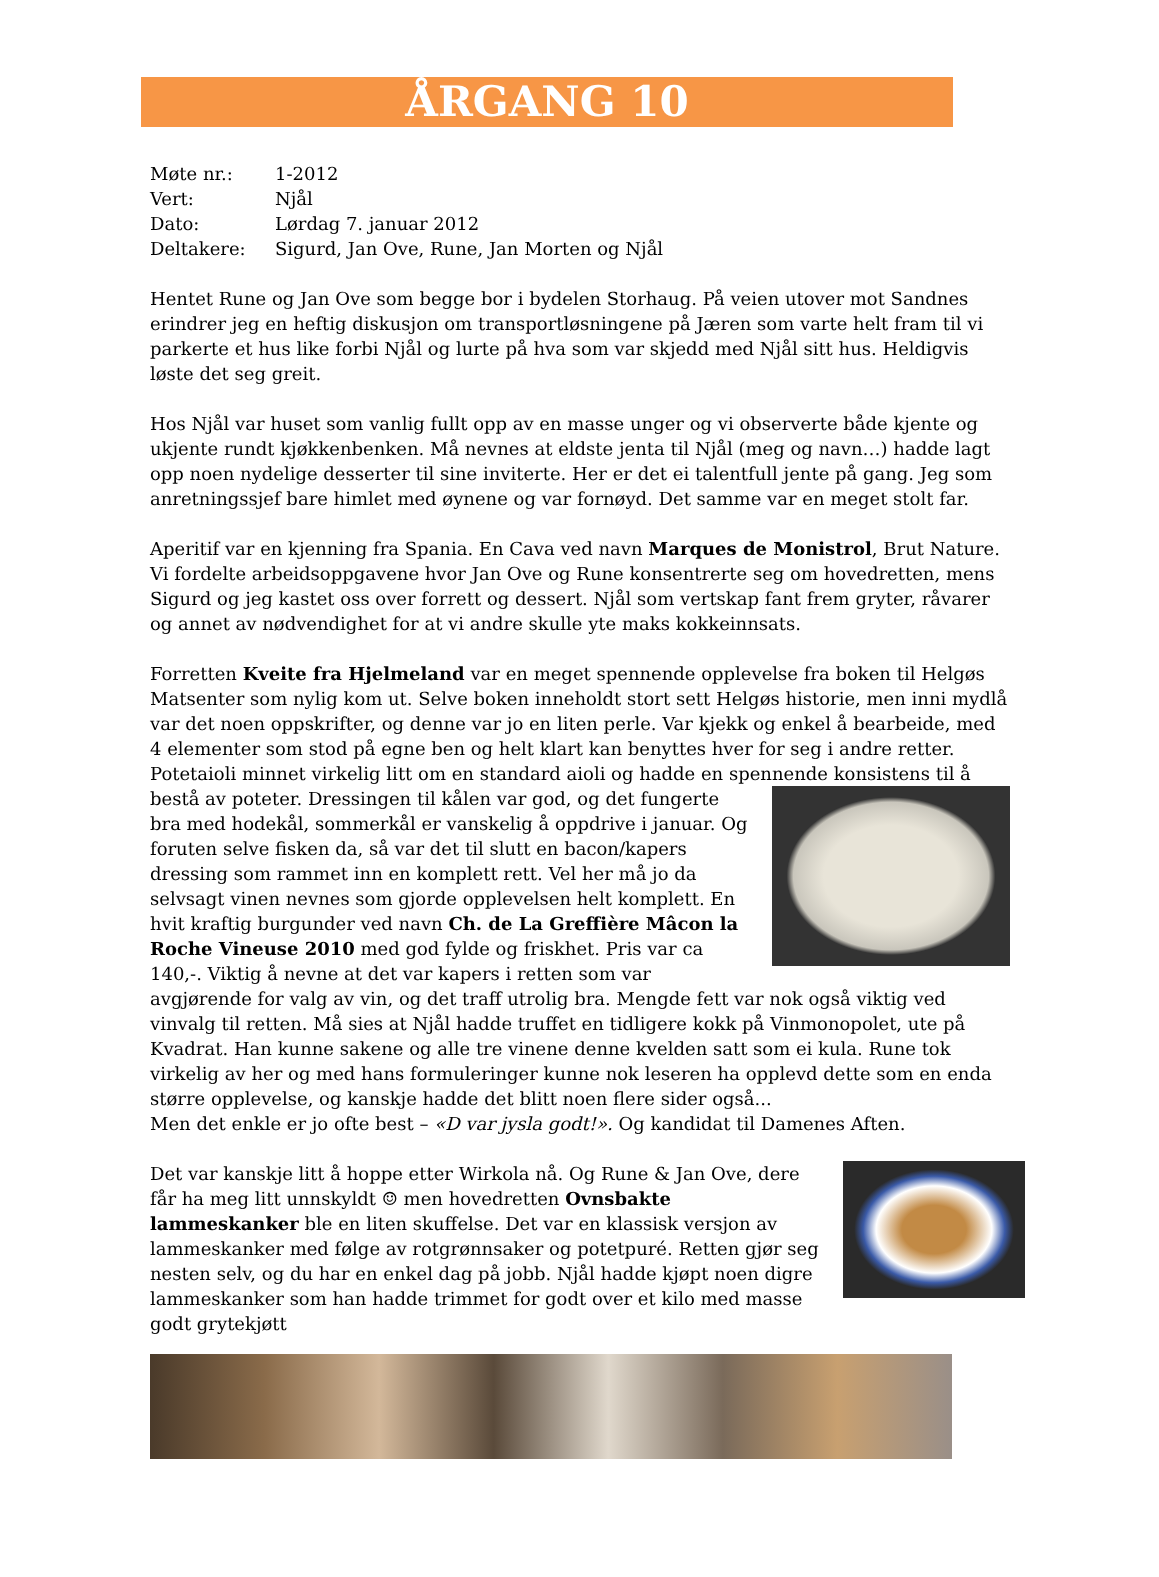ÅRGANG 10
Møte nr.: 1-2012
Vert: Njål
Dato: Lørdag 7. januar 2012
Deltakere: Sigurd, Jan Ove, Rune, Jan Morten og Njål
Hentet Rune og Jan Ove som begge bor i bydelen Storhaug. På veien utover mot Sandnes erindrer jeg en heftig diskusjon om transportløsningene på Jæren som varte helt fram til vi parkerte et hus like forbi Njål og lurte på hva som var skjedd med Njål sitt hus. Heldigvis løste det seg greit.
Hos Njål var huset som vanlig fullt opp av en masse unger og vi observerte både kjente og ukjente rundt kjøkkenbenken. Må nevnes at eldste jenta til Njål (meg og navn…) hadde lagt opp noen nydelige desserter til sine inviterte. Her er det ei talentfull jente på gang. Jeg som anretningssjef bare himlet med øynene og var fornøyd. Det samme var en meget stolt far.
Aperitif var en kjenning fra Spania. En Cava ved navn Marques de Monistrol, Brut Nature.
Vi fordelte arbeidsoppgavene hvor Jan Ove og Rune konsentrerte seg om hovedretten, mens Sigurd og jeg kastet oss over forrett og dessert. Njål som vertskap fant frem gryter, råvarer og annet av nødvendighet for at vi andre skulle yte maks kokkeinnsats.
Forretten Kveite fra Hjelmeland var en meget spennende opplevelse fra boken til Helgøs Matsenter som nylig kom ut. Selve boken inneholdt stort sett Helgøs historie, men inni mydlå var det noen oppskrifter, og denne var jo en liten perle. Var kjekk og enkel å bearbeide, med 4 elementer som stod på egne ben og helt klart kan benyttes hver for seg i andre retter. Potetaioli minnet virkelig litt om en standard aioli og hadde en spennende konsistens til å bestå av poteter. Dressingen til kålen var god, og det fungerte bra med hodekål, sommerkål er vanskelig å oppdrive i januar. Og foruten selve fisken da, så var det til slutt en bacon/kapers dressing som rammet inn en komplett rett. Vel her må jo da selvsagt vinen nevnes som gjorde opplevelsen helt komplett. En hvit kraftig burgunder ved navn Ch. de La Greffière Mâcon la Roche Vineuse 2010 med god fylde og friskhet. Pris var ca 140,-. Viktig å nevne at det var kapers i retten som var avgjørende for valg av vin, og det traff utrolig bra. Mengde fett var nok også viktig ved vinvalg til retten. Må sies at Njål hadde truffet en tidligere kokk på Vinmonopolet, ute på Kvadrat. Han kunne sakene og alle tre vinene denne kvelden satt som ei kula. Rune tok virkelig av her og med hans formuleringer kunne nok leseren ha opplevd dette som en enda større opplevelse, og kanskje hadde det blitt noen flere sider også...
Men det enkle er jo ofte best – «D var jysla godt!». Og kandidat til Damenes Aften.
Det var kanskje litt å hoppe etter Wirkola nå. Og Rune & Jan Ove, dere får ha meg litt unnskyldt ☺ men hovedretten Ovnsbakte lammeskanker ble en liten skuffelse. Det var en klassisk versjon av lammeskanker med følge av rotgrønnsaker og potetpuré. Retten gjør seg nesten selv, og du har en enkel dag på jobb. Njål hadde kjøpt noen digre lammeskanker som han hadde trimmet for godt over et kilo med masse godt grytekjøtt